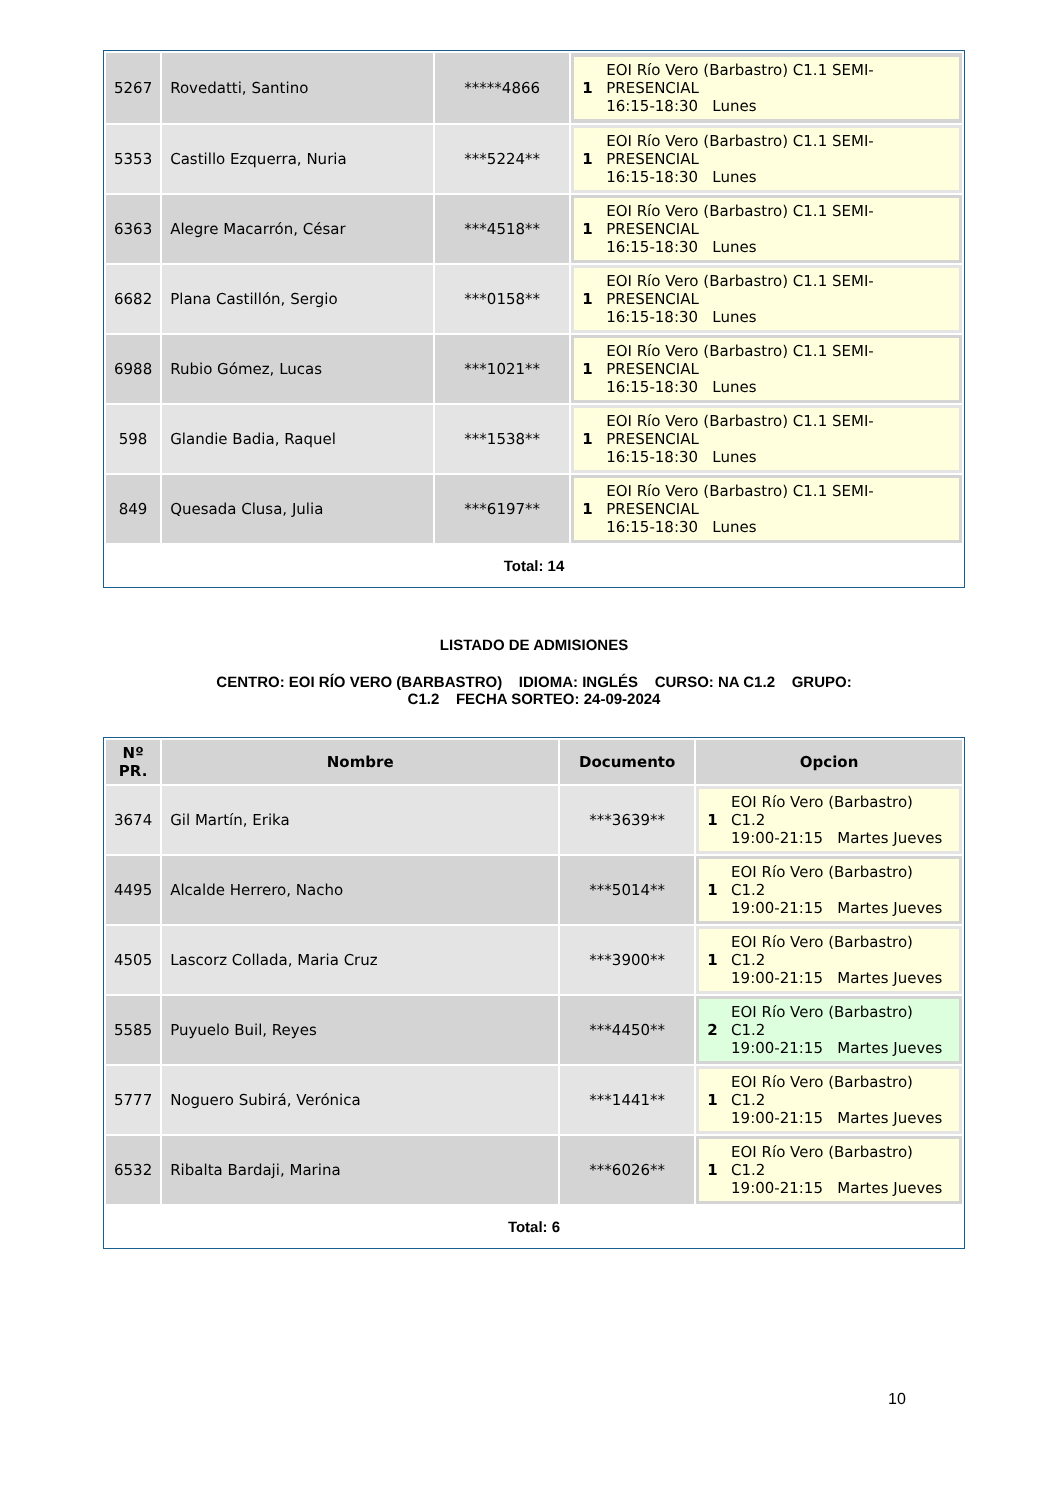| 5267 | Rovedatti, Santino | *****4866 | 1 EOI Río Vero (Barbastro) C1.1 SEMI- PRESENCIAL 16:15-18:30 Lunes |
| 5353 | Castillo Ezquerra, Nuria | ***5224** | 1 EOI Río Vero (Barbastro) C1.1 SEMI- PRESENCIAL 16:15-18:30 Lunes |
| 6363 | Alegre Macarrón, César | ***4518** | 1 EOI Río Vero (Barbastro) C1.1 SEMI- PRESENCIAL 16:15-18:30 Lunes |
| 6682 | Plana Castillón, Sergio | ***0158** | 1 EOI Río Vero (Barbastro) C1.1 SEMI- PRESENCIAL 16:15-18:30 Lunes |
| 6988 | Rubio Gómez, Lucas | ***1021** | 1 EOI Río Vero (Barbastro) C1.1 SEMI- PRESENCIAL 16:15-18:30 Lunes |
| 598 | Glandie Badia, Raquel | ***1538** | 1 EOI Río Vero (Barbastro) C1.1 SEMI- PRESENCIAL 16:15-18:30 Lunes |
| 849 | Quesada Clusa, Julia | ***6197** | 1 EOI Río Vero (Barbastro) C1.1 SEMI- PRESENCIAL 16:15-18:30 Lunes |
Total: 14
LISTADO DE ADMISIONES
CENTRO: EOI RÍO VERO (BARBASTRO) IDIOMA: INGLÉS CURSO: NA C1.2 GRUPO:
C1.2 FECHA SORTEO: 24-09-2024
| Nº PR. | Nombre | Documento | Opcion |
| --- | --- | --- | --- |
| 3674 | Gil Martín, Erika | ***3639** | 1 EOI Río Vero (Barbastro) C1.2 19:00-21:15 Martes Jueves |
| 4495 | Alcalde Herrero, Nacho | ***5014** | 1 EOI Río Vero (Barbastro) C1.2 19:00-21:15 Martes Jueves |
| 4505 | Lascorz Collada, Maria Cruz | ***3900** | 1 EOI Río Vero (Barbastro) C1.2 19:00-21:15 Martes Jueves |
| 5585 | Puyuelo Buil, Reyes | ***4450** | 2 EOI Río Vero (Barbastro) C1.2 19:00-21:15 Martes Jueves |
| 5777 | Noguero Subirá, Verónica | ***1441** | 1 EOI Río Vero (Barbastro) C1.2 19:00-21:15 Martes Jueves |
| 6532 | Ribalta Bardaji, Marina | ***6026** | 1 EOI Río Vero (Barbastro) C1.2 19:00-21:15 Martes Jueves |
Total: 6
10